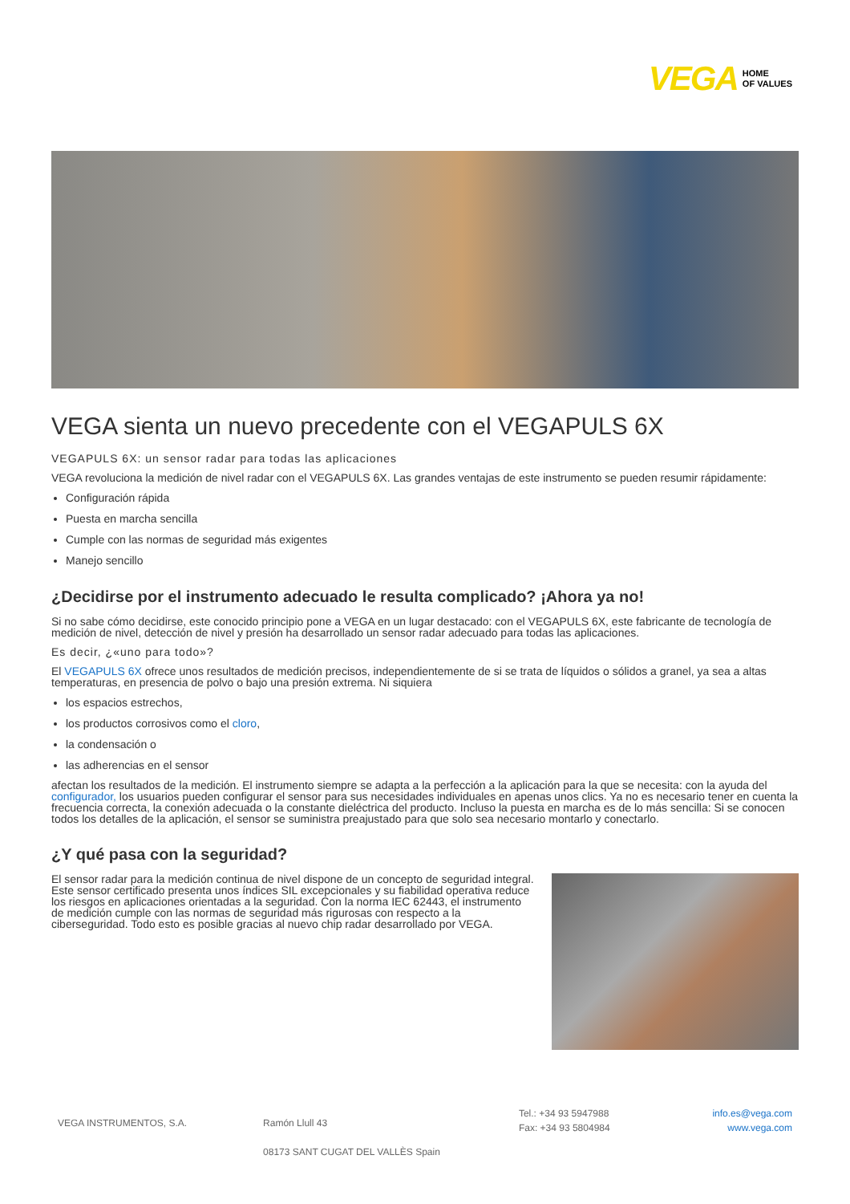VEGA HOME
OF VALUES
VEGA sienta un nuevo precedente con el VEGAPULS 6X
VEGAPULS 6X: un sensor radar para todas las aplicaciones
VEGA revoluciona la medición de nivel radar con el VEGAPULS 6X. Las grandes ventajas de este instrumento se pueden resumir rápidamente:
Configuración rápida
Puesta en marcha sencilla
Cumple con las normas de seguridad más exigentes
Manejo sencillo
¿Decidirse por el instrumento adecuado le resulta complicado? ¡Ahora ya no!
Si no sabe cómo decidirse, este conocido principio pone a VEGA en un lugar destacado: con el VEGAPULS 6X, este fabricante de tecnología de medición de nivel, detección de nivel y presión ha desarrollado un sensor radar adecuado para todas las aplicaciones.
Es decir, ¿«uno para todo»?
El VEGAPULS 6X ofrece unos resultados de medición precisos, independientemente de si se trata de líquidos o sólidos a granel, ya sea a altas temperaturas, en presencia de polvo o bajo una presión extrema. Ni siquiera
los espacios estrechos,
los productos corrosivos como el cloro,
la condensación o
las adherencias en el sensor
afectan los resultados de la medición. El instrumento siempre se adapta a la perfección a la aplicación para la que se necesita: con la ayuda del configurador, los usuarios pueden configurar el sensor para sus necesidades individuales en apenas unos clics. Ya no es necesario tener en cuenta la frecuencia correcta, la conexión adecuada o la constante dieléctrica del producto. Incluso la puesta en marcha es de lo más sencilla: Si se conocen todos los detalles de la aplicación, el sensor se suministra preajustado para que solo sea necesario montarlo y conectarlo.
¿Y qué pasa con la seguridad?
El sensor radar para la medición continua de nivel dispone de un concepto de seguridad integral. Este sensor certificado presenta unos índices SIL excepcionales y su fiabilidad operativa reduce los riesgos en aplicaciones orientadas a la seguridad. Con la norma IEC 62443, el instrumento de medición cumple con las normas de seguridad más rigurosas con respecto a la ciberseguridad. Todo esto es posible gracias al nuevo chip radar desarrollado por VEGA.
VEGA INSTRUMENTOS, S.A. Ramón Llull 43
08173 SANT CUGAT DEL VALLÈS Spain
Tel.: +34 93 5947988
Fax: +34 93 5804984
info.es@vega.com
www.vega.com